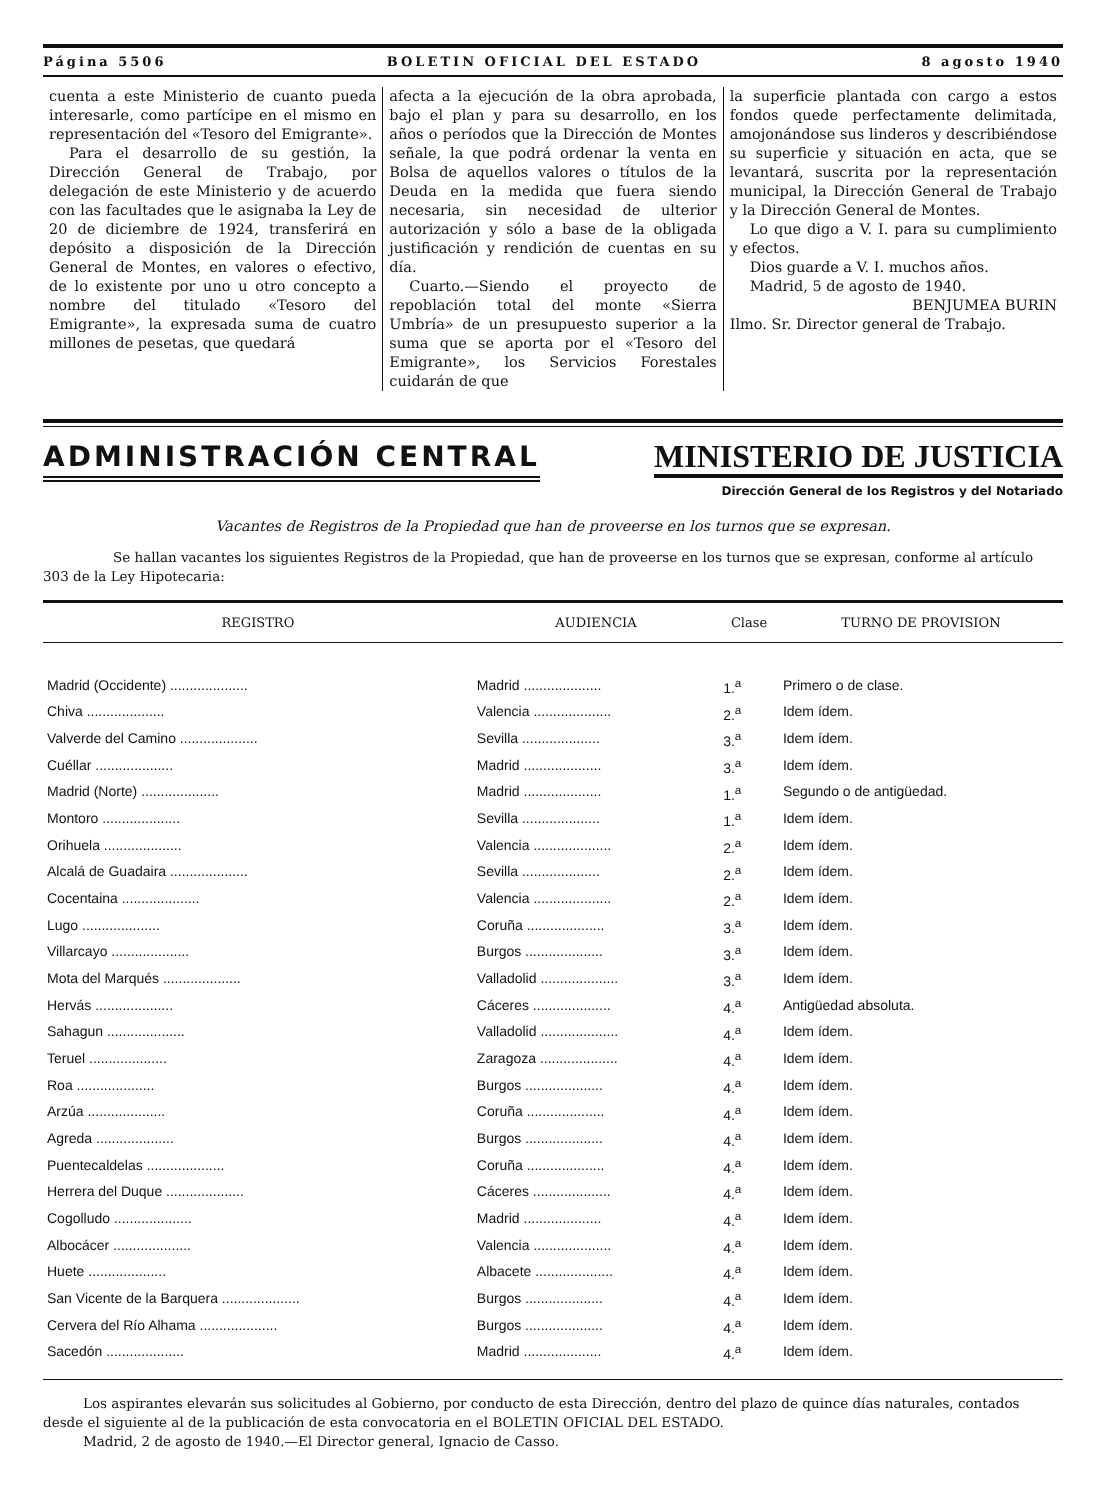Página 5506 BOLETIN OFICIAL DEL ESTADO 8 agosto 1940
cuenta a este Ministerio de cuanto pueda interesarle, como partícipe en el mismo en representación del «Tesoro del Emigrante».
Para el desarrollo de su gestión, la Dirección General de Trabajo, por delegación de este Ministerio y de acuerdo con las facultades que le asignaba la Ley de 20 de diciembre de 1924, transferirá en depósito a disposición de la Dirección General de Montes, en valores o efectivo, de lo existente por uno u otro concepto a nombre del titulado «Tesoro del Emigrante», la expresada suma de cuatro millones de pesetas, que quedará
afecta a la ejecución de la obra aprobada, bajo el plan y para su desarrollo, en los años o períodos que la Dirección de Montes señale, la que podrá ordenar la venta en Bolsa de aquellos valores o títulos de la Deuda en la medida que fuera siendo necesaria, sin necesidad de ulterior autorización y sólo a base de la obligada justificación y rendición de cuentas en su día.
Cuarto.—Siendo el proyecto de repoblación total del monte «Sierra Umbría» de un presupuesto superior a la suma que se aporta por el «Tesoro del Emigrante», los Servicios Forestales cuidarán de que
la superficie plantada con cargo a estos fondos quede perfectamente delimitada, amojonándose sus linderos y describiéndose su superficie y situación en acta, que se levantará, suscrita por la representación municipal, la Dirección General de Trabajo y la Dirección General de Montes.
Lo que digo a V. I. para su cumplimiento y efectos.
Dios guarde a V. I. muchos años.
Madrid, 5 de agosto de 1940.
BENJUMEA BURIN
Ilmo. Sr. Director general de Trabajo.
ADMINISTRACIÓN CENTRAL MINISTERIO DE JUSTICIA
Dirección General de los Registros y del Notariado
Vacantes de Registros de la Propiedad que han de proveerse en los turnos que se expresan.
Se hallan vacantes los siguientes Registros de la Propiedad, que han de proveerse en los turnos que se expresan, conforme al artículo 303 de la Ley Hipotecaria:
| REGISTRO | AUDIENCIA | Clase | TURNO DE PROVISION |
| --- | --- | --- | --- |
| Madrid (Occidente) .................... | Madrid .................... | 1.<sup>a</sup> | Primero o de clase. |
| Chiva .................... | Valencia .................... | 2.<sup>a</sup> | Idem ídem. |
| Valverde del Camino .................... | Sevilla .................... | 3.<sup>a</sup> | Idem ídem. |
| Cuéllar .................... | Madrid .................... | 3.<sup>a</sup> | Idem ídem. |
| Madrid (Norte) .................... | Madrid .................... | 1.<sup>a</sup> | Segundo o de antigüedad. |
| Montoro .................... | Sevilla .................... | 1.<sup>a</sup> | Idem ídem. |
| Orihuela .................... | Valencia .................... | 2.<sup>a</sup> | Idem ídem. |
| Alcalá de Guadaira .................... | Sevilla .................... | 2.<sup>a</sup> | Idem ídem. |
| Cocentaina .................... | Valencia .................... | 2.<sup>a</sup> | Idem ídem. |
| Lugo .................... | Coruña .................... | 3.<sup>a</sup> | Idem ídem. |
| Villarcayo .................... | Burgos .................... | 3.<sup>a</sup> | Idem ídem. |
| Mota del Marqués .................... | Valladolid .................... | 3.<sup>a</sup> | Idem ídem. |
| Hervás .................... | Cáceres .................... | 4.<sup>a</sup> | Antigüedad absoluta. |
| Sahagun .................... | Valladolid .................... | 4.<sup>a</sup> | Idem ídem. |
| Teruel .................... | Zaragoza .................... | 4.<sup>a</sup> | Idem ídem. |
| Roa .................... | Burgos .................... | 4.<sup>a</sup> | Idem ídem. |
| Arzúa .................... | Coruña .................... | 4.<sup>a</sup> | Idem ídem. |
| Agreda .................... | Burgos .................... | 4.<sup>a</sup> | Idem ídem. |
| Puentecaldelas .................... | Coruña .................... | 4.<sup>a</sup> | Idem ídem. |
| Herrera del Duque .................... | Cáceres .................... | 4.<sup>a</sup> | Idem ídem. |
| Cogolludo .................... | Madrid .................... | 4.<sup>a</sup> | Idem ídem. |
| Albocácer .................... | Valencia .................... | 4.<sup>a</sup> | Idem ídem. |
| Huete .................... | Albacete .................... | 4.<sup>a</sup> | Idem ídem. |
| San Vicente de la Barquera .................... | Burgos .................... | 4.<sup>a</sup> | Idem ídem. |
| Cervera del Río Alhama .................... | Burgos .................... | 4.<sup>a</sup> | Idem ídem. |
| Sacedón .................... | Madrid .................... | 4.<sup>a</sup> | Idem ídem. |
Los aspirantes elevarán sus solicitudes al Gobierno, por conducto de esta Dirección, dentro del plazo de quince días naturales, contados desde el siguiente al de la publicación de esta convocatoria en el BOLETIN OFICIAL DEL ESTADO.
Madrid, 2 de agosto de 1940.—El Director general, Ignacio de Casso.